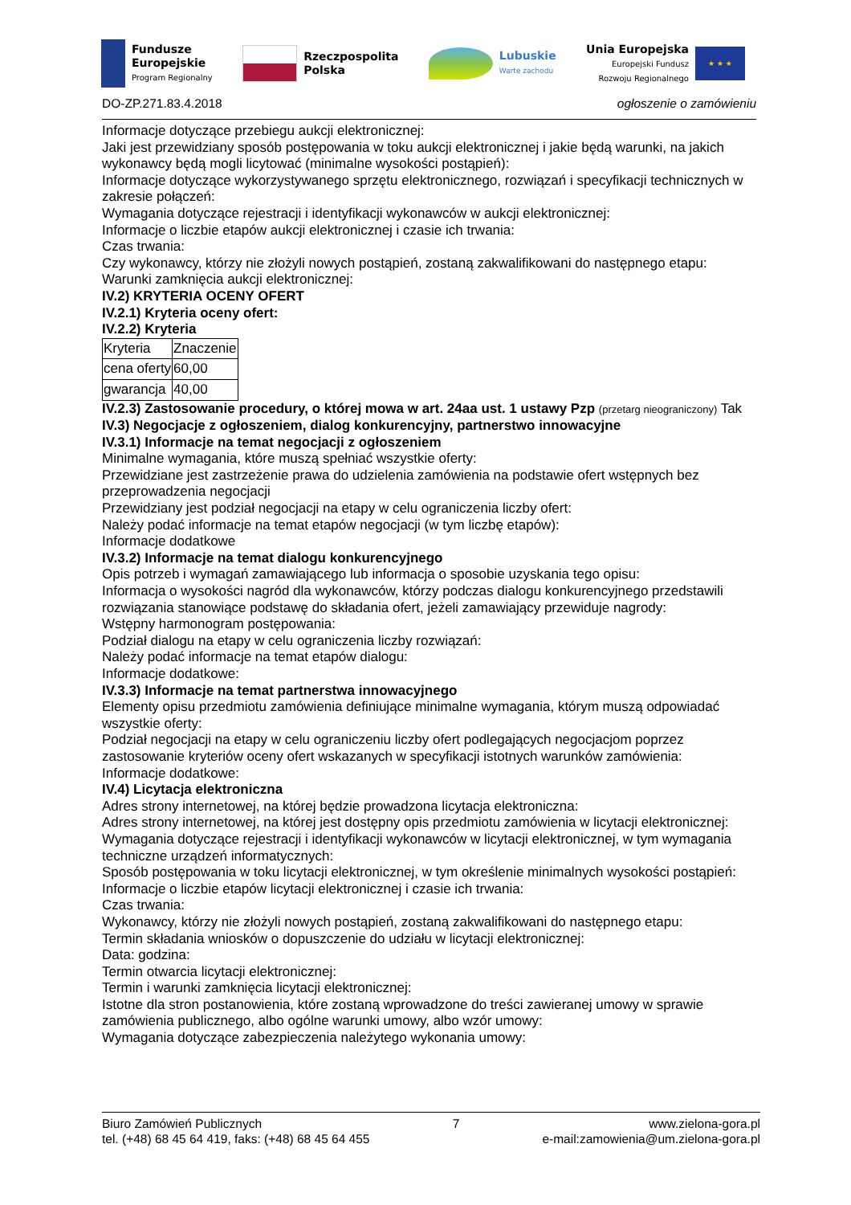Fundusze
Europejskie
Program Regionalny
Rzeczpospolita
Polska
Lubuskie
Warte zachodu
Unia Europejska
Europejski Fundusz
Rozwoju Regionalnego
★ ★ ★
DO-ZP.271.83.4.2018 ogłoszenie o zamówieniu
Informacje dotyczące przebiegu aukcji elektronicznej:
Jaki jest przewidziany sposób postępowania w toku aukcji elektronicznej i jakie będą warunki, na jakich wykonawcy będą mogli licytować (minimalne wysokości postąpień):
Informacje dotyczące wykorzystywanego sprzętu elektronicznego, rozwiązań i specyfikacji technicznych w zakresie połączeń:
Wymagania dotyczące rejestracji i identyfikacji wykonawców w aukcji elektronicznej:
Informacje o liczbie etapów aukcji elektronicznej i czasie ich trwania:
Czas trwania:
Czy wykonawcy, którzy nie złożyli nowych postąpień, zostaną zakwalifikowani do następnego etapu:
Warunki zamknięcia aukcji elektronicznej:
IV.2) KRYTERIA OCENY OFERT
IV.2.1) Kryteria oceny ofert:
IV.2.2) Kryteria
| Kryteria | Znaczenie |
| cena oferty | 60,00 |
| gwarancja | 40,00 |
IV.2.3) Zastosowanie procedury, o której mowa w art. 24aa ust. 1 ustawy Pzp (przetarg nieograniczony) Tak
IV.3) Negocjacje z ogłoszeniem, dialog konkurencyjny, partnerstwo innowacyjne
IV.3.1) Informacje na temat negocjacji z ogłoszeniem
Minimalne wymagania, które muszą spełniać wszystkie oferty:
Przewidziane jest zastrzeżenie prawa do udzielenia zamówienia na podstawie ofert wstępnych bez przeprowadzenia negocjacji
Przewidziany jest podział negocjacji na etapy w celu ograniczenia liczby ofert:
Należy podać informacje na temat etapów negocjacji (w tym liczbę etapów):
Informacje dodatkowe
IV.3.2) Informacje na temat dialogu konkurencyjnego
Opis potrzeb i wymagań zamawiającego lub informacja o sposobie uzyskania tego opisu:
Informacja o wysokości nagród dla wykonawców, którzy podczas dialogu konkurencyjnego przedstawili rozwiązania stanowiące podstawę do składania ofert, jeżeli zamawiający przewiduje nagrody:
Wstępny harmonogram postępowania:
Podział dialogu na etapy w celu ograniczenia liczby rozwiązań:
Należy podać informacje na temat etapów dialogu:
Informacje dodatkowe:
IV.3.3) Informacje na temat partnerstwa innowacyjnego
Elementy opisu przedmiotu zamówienia definiujące minimalne wymagania, którym muszą odpowiadać wszystkie oferty:
Podział negocjacji na etapy w celu ograniczeniu liczby ofert podlegających negocjacjom poprzez zastosowanie kryteriów oceny ofert wskazanych w specyfikacji istotnych warunków zamówienia:
Informacje dodatkowe:
IV.4) Licytacja elektroniczna
Adres strony internetowej, na której będzie prowadzona licytacja elektroniczna:
Adres strony internetowej, na której jest dostępny opis przedmiotu zamówienia w licytacji elektronicznej:
Wymagania dotyczące rejestracji i identyfikacji wykonawców w licytacji elektronicznej, w tym wymagania techniczne urządzeń informatycznych:
Sposób postępowania w toku licytacji elektronicznej, w tym określenie minimalnych wysokości postąpień:
Informacje o liczbie etapów licytacji elektronicznej i czasie ich trwania:
Czas trwania:
Wykonawcy, którzy nie złożyli nowych postąpień, zostaną zakwalifikowani do następnego etapu:
Termin składania wniosków o dopuszczenie do udziału w licytacji elektronicznej:
Data: godzina:
Termin otwarcia licytacji elektronicznej:
Termin i warunki zamknięcia licytacji elektronicznej:
Istotne dla stron postanowienia, które zostaną wprowadzone do treści zawieranej umowy w sprawie zamówienia publicznego, albo ogólne warunki umowy, albo wzór umowy:
Wymagania dotyczące zabezpieczenia należytego wykonania umowy:
Biuro Zamówień Publicznych
tel. (+48) 68 45 64 419, faks: (+48) 68 45 64 455
7 www.zielona-gora.pl
e-mail:zamowienia@um.zielona-gora.pl